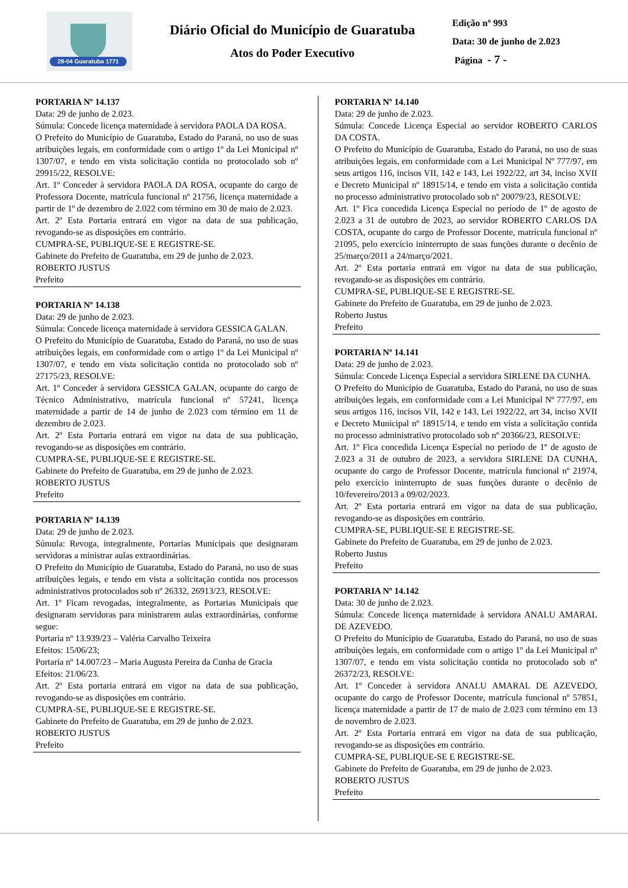29-04 Guaratuba 1771
Diário Oficial do Município de Guaratuba
Atos do Poder Executivo
Edição nº 993
Data: 30 de junho de 2.023
Página - 7 -
PORTARIA Nº 14.137
Data: 29 de junho de 2.023.
Súmula: Concede licença maternidade à servidora PAOLA DA ROSA.
O Prefeito do Município de Guaratuba, Estado do Paraná, no uso de suas atribuições legais, em conformidade com o artigo 1º da Lei Municipal nº 1307/07, e tendo em vista solicitação contida no protocolado sob nº 29915/22, RESOLVE:
Art. 1º Conceder à servidora PAOLA DA ROSA, ocupante do cargo de Professora Docente, matrícula funcional nº 21756, licença maternidade a partir de 1º de dezembro de 2.022 com término em 30 de maio de 2.023.
Art. 2º Esta Portaria entrará em vigor na data de sua publicação, revogando-se as disposições em contrário.
CUMPRA-SE, PUBLIQUE-SE E REGISTRE-SE.
Gabinete do Prefeito de Guaratuba, em 29 de junho de 2.023.
ROBERTO JUSTUS
Prefeito
PORTARIA Nº 14.138
Data: 29 de junho de 2.023.
Súmula: Concede licença maternidade à servidora GESSICA GALAN.
O Prefeito do Município de Guaratuba, Estado do Paraná, no uso de suas atribuições legais, em conformidade com o artigo 1º da Lei Municipal nº 1307/07, e tendo em vista solicitação contida no protocolado sob nº 27175/23, RESOLVE:
Art. 1º Conceder à servidora GESSICA GALAN, ocupante do cargo de Técnico Administrativo, matrícula funcional nº 57241, licença maternidade a partir de 14 de junho de 2.023 com término em 11 de dezembro de 2.023.
Art. 2º Esta Portaria entrará em vigor na data de sua publicação, revogando-se as disposições em contrário.
CUMPRA-SE, PUBLIQUE-SE E REGISTRE-SE.
Gabinete do Prefeito de Guaratuba, em 29 de junho de 2.023.
ROBERTO JUSTUS
Prefeito
PORTARIA Nº 14.139
Data: 29 de junho de 2.023.
Súmula: Revoga, integralmente, Portarias Municipais que designaram servidoras a ministrar aulas extraordinárias.
O Prefeito do Município de Guaratuba, Estado do Paraná, no uso de suas atribuições legais, e tendo em vista a solicitação contida nos processos administrativos protocolados sob nº 26332, 26913/23, RESOLVE:
Art. 1º Ficam revogadas, integralmente, as Portarias Municipais que designaram servidoras para ministrarem aulas extraordinárias, conforme segue:
Portaria nº 13.939/23 – Valéria Carvalho Teixeira
Efeitos: 15/06/23;
Portaria nº 14.007/23 – Maria Augusta Pereira da Cunha de Gracia
Efeitos: 21/06/23.
Art. 2º Esta portaria entrará em vigor na data de sua publicação, revogando-se as disposições em contrário.
CUMPRA-SE, PUBLIQUE-SE E REGISTRE-SE.
Gabinete do Prefeito de Guaratuba, em 29 de junho de 2.023.
ROBERTO JUSTUS
Prefeito
PORTARIA Nº 14.140
Data: 29 de junho de 2.023.
Súmula: Concede Licença Especial ao servidor ROBERTO CARLOS DA COSTA.
O Prefeito do Município de Guaratuba, Estado do Paraná, no uso de suas atribuições legais, em conformidade com a Lei Municipal Nº 777/97, em seus artigos 116, incisos VII, 142 e 143, Lei 1922/22, art 34, inciso XVII e Decreto Municipal nº 18915/14, e tendo em vista a solicitação contida no processo administrativo protocolado sob nº 20079/23, RESOLVE:
Art. 1º Fica concedida Licença Especial no período de 1º de agosto de 2.023 a 31 de outubro de 2023, ao servidor ROBERTO CARLOS DA COSTA, ocupante do cargo de Professor Docente, matrícula funcional nº 21095, pelo exercício ininterrupto de suas funções durante o decênio de 25/março/2011 a 24/março/2021.
Art. 2º Esta portaria entrará em vigor na data de sua publicação, revogando-se as disposições em contrário.
CUMPRA-SE, PUBLIQUE-SE E REGISTRE-SE.
Gabinete do Prefeito de Guaratuba, em 29 de junho de 2.023.
Roberto Justus
Prefeito
PORTARIA Nº 14.141
Data: 29 de junho de 2.023.
Súmula: Concede Licença Especial a servidora SIRLENE DA CUNHA.
O Prefeito do Município de Guaratuba, Estado do Paraná, no uso de suas atribuições legais, em conformidade com a Lei Municipal Nº 777/97, em seus artigos 116, incisos VII, 142 e 143, Lei 1922/22, art 34, inciso XVII e Decreto Municipal nº 18915/14, e tendo em vista a solicitação contida no processo administrativo protocolado sob nº 20366/23, RESOLVE:
Art. 1º Fica concedida Licença Especial no período de 1º de agosto de 2.023 a 31 de outubro de 2023, a servidora SIRLENE DA CUNHA, ocupante do cargo de Professor Docente, matrícula funcional nº 21974, pelo exercício ininterrupto de suas funções durante o decênio de 10/fevereiro/2013 a 09/02/2023.
Art. 2º Esta portaria entrará em vigor na data de sua publicação, revogando-se as disposições em contrário.
CUMPRA-SE, PUBLIQUE-SE E REGISTRE-SE.
Gabinete do Prefeito de Guaratuba, em 29 de junho de 2.023.
Roberto Justus
Prefeito
PORTARIA Nº 14.142
Data: 30 de junho de 2.023.
Súmula: Concede licença maternidade à servidora ANALU AMARAL DE AZEVEDO.
O Prefeito do Município de Guaratuba, Estado do Paraná, no uso de suas atribuições legais, em conformidade com o artigo 1º da Lei Municipal nº 1307/07, e tendo em vista solicitação contida no protocolado sob nº 26372/23, RESOLVE:
Art. 1º Conceder à servidora ANALU AMARAL DE AZEVEDO, ocupante do cargo de Professor Docente, matrícula funcional nº 57851, licença maternidade a partir de 17 de maio de 2.023 com término em 13 de novembro de 2.023.
Art. 2º Esta Portaria entrará em vigor na data de sua publicação, revogando-se as disposições em contrário.
CUMPRA-SE, PUBLIQUE-SE E REGISTRE-SE.
Gabinete do Prefeito de Guaratuba, em 29 de junho de 2.023.
ROBERTO JUSTUS
Prefeito